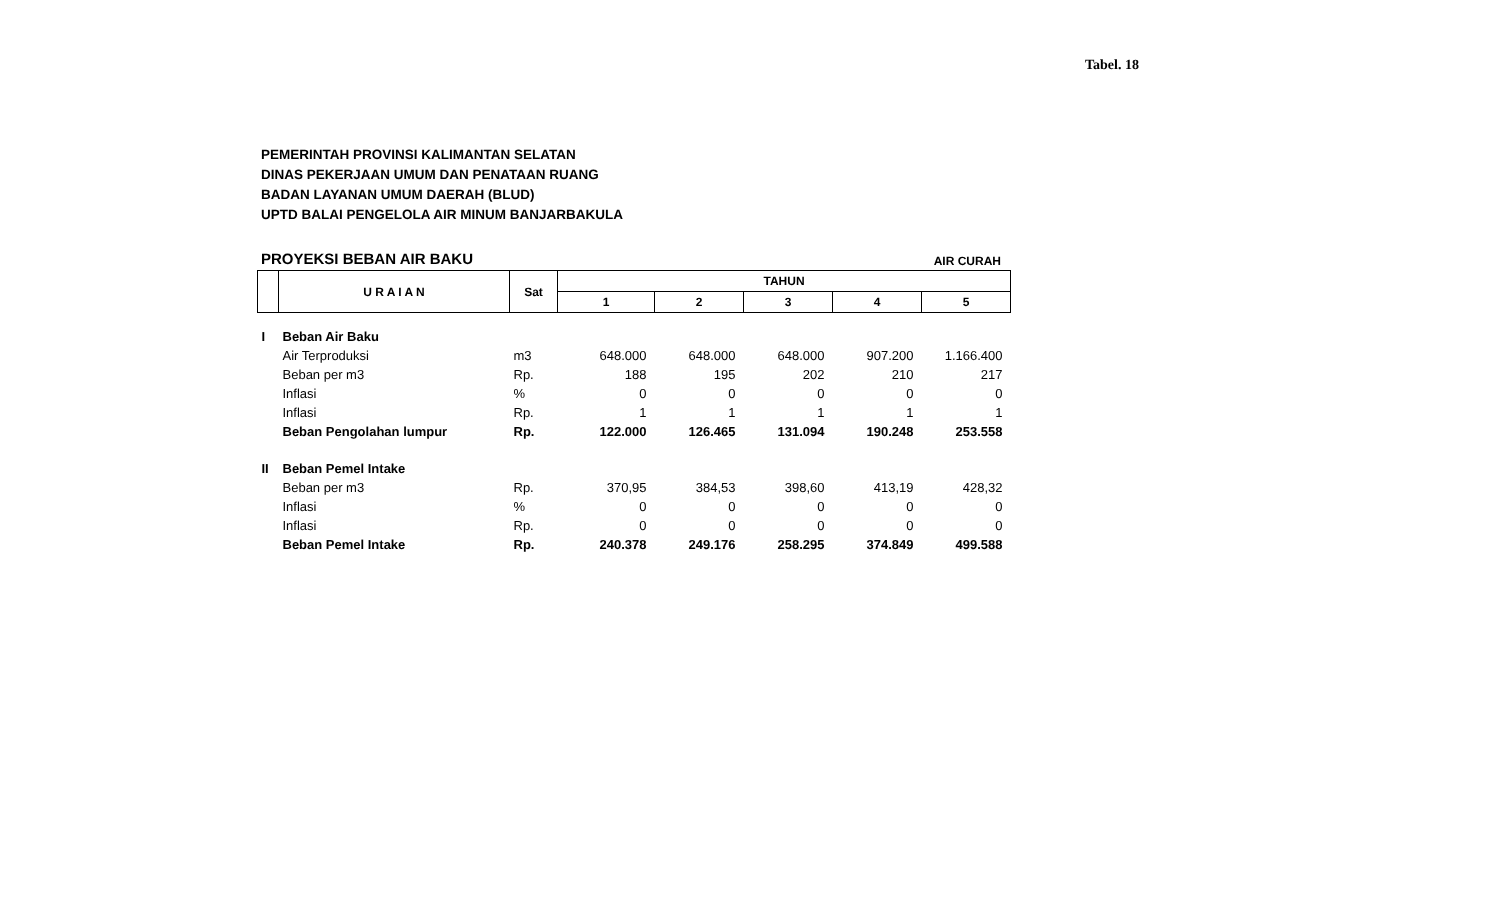Tabel. 18
PEMERINTAH PROVINSI KALIMANTAN SELATAN
DINAS PEKERJAAN UMUM DAN PENATAAN RUANG
BADAN LAYANAN UMUM DAERAH (BLUD)
UPTD BALAI PENGELOLA AIR MINUM BANJARBAKULA
PROYEKSI BEBAN AIR BAKU AIR CURAH
| | U R A I A N | Sat | TAHUN | | | | |
| --- | --- | --- | --- | --- | --- | --- | --- |
| | | | 1 | 2 | 3 | 4 | 5 |
| I | Beban Air Baku | | | | | | |
| | Air Terproduksi | m3 | 648.000 | 648.000 | 648.000 | 907.200 | 1.166.400 |
| | Beban per m3 | Rp. | 188 | 195 | 202 | 210 | 217 |
| | Inflasi | % | 0 | 0 | 0 | 0 | 0 |
| | Inflasi | Rp. | 1 | 1 | 1 | 1 | 1 |
| | Beban Pengolahan lumpur | Rp. | 122.000 | 126.465 | 131.094 | 190.248 | 253.558 |
| II | Beban Pemel Intake | | | | | | |
| | Beban per m3 | Rp. | 370,95 | 384,53 | 398,60 | 413,19 | 428,32 |
| | Inflasi | % | 0 | 0 | 0 | 0 | 0 |
| | Inflasi | Rp. | 0 | 0 | 0 | 0 | 0 |
| | Beban Pemel Intake | Rp. | 240.378 | 249.176 | 258.295 | 374.849 | 499.588 |